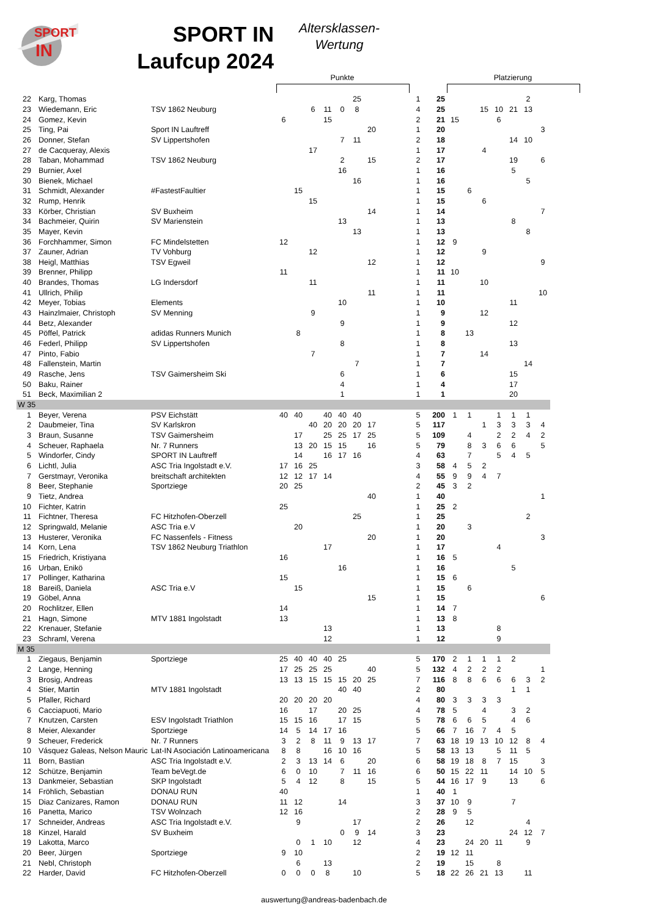SPORT
IN
SPORT IN
Laufcup 2024
Altersklassen-
Wertung
Punkte Platzierung
| 22 | Karg, Thomas | | | | | | | 25 | | | 1 | 25 | | | | | | 2 | | |
| 23 | Wiedemann, Eric | TSV 1862 Neuburg | | | 6 | 11 | 0 | 8 | | | 4 | 25 | | | 15 | 10 | 21 | 13 | | |
| 24 | Gomez, Kevin | | 6 | | | 15 | | | | | 2 | 21 | 15 | | | 6 | | | | |
| 25 | Ting, Pai | Sport IN Lauftreff | | | | | | | 20 | | 1 | 20 | | | | | | | 3 | |
| 26 | Donner, Stefan | SV Lippertshofen | | | | | 7 | 11 | | | 2 | 18 | | | | | 14 | 10 | | |
| 27 | de Cacqueray, Alexis | | | | 17 | | | | | | 1 | 17 | | | 4 | | | | | |
| 28 | Taban, Mohammad | TSV 1862 Neuburg | | | | | 2 | | 15 | | 2 | 17 | | | | | 19 | | 6 | |
| 29 | Burnier, Axel | | | | | | 16 | | | | 1 | 16 | | | | | 5 | | | |
| 30 | Bienek, Michael | | | | | | | 16 | | | 1 | 16 | | | | | | 5 | | |
| 31 | Schmidt, Alexander | #FastestFaultier | | 15 | | | | | | | 1 | 15 | | 6 | | | | | | |
| 32 | Rump, Henrik | | | | 15 | | | | | | 1 | 15 | | | 6 | | | | | |
| 33 | Körber, Christian | SV Buxheim | | | | | | | 14 | | 1 | 14 | | | | | | | 7 | |
| 34 | Bachmeier, Quirin | SV Marienstein | | | | | 13 | | | | 1 | 13 | | | | | 8 | | | |
| 35 | Mayer, Kevin | | | | | | | 13 | | | 1 | 13 | | | | | | 8 | | |
| 36 | Forchhammer, Simon | FC Mindelstetten | 12 | | | | | | | | 1 | 12 | 9 | | | | | | | |
| 37 | Zauner, Adrian | TV Vohburg | | | 12 | | | | | | 1 | 12 | | | 9 | | | | | |
| 38 | Heigl, Matthias | TSV Egweil | | | | | | | 12 | | 1 | 12 | | | | | | | 9 | |
| 39 | Brenner, Philipp | | 11 | | | | | | | | 1 | 11 | 10 | | | | | | | |
| 40 | Brandes, Thomas | LG Indersdorf | | | 11 | | | | | | 1 | 11 | | | 10 | | | | | |
| 41 | Ullrich, Philip | | | | | | | | 11 | | 1 | 11 | | | | | | | 10 | |
| 42 | Meyer, Tobias | Elements | | | | | 10 | | | | 1 | 10 | | | | | 11 | | | |
| 43 | Hainzlmaier, Christoph | SV Menning | | | 9 | | | | | | 1 | 9 | | | 12 | | | | | |
| 44 | Betz, Alexander | | | | | | 9 | | | | 1 | 9 | | | | | 12 | | | |
| 45 | Pöffel, Patrick | adidas Runners Munich | | 8 | | | | | | | 1 | 8 | | 13 | | | | | | |
| 46 | Federl, Philipp | SV Lippertshofen | | | | | 8 | | | | 1 | 8 | | | | | 13 | | | |
| 47 | Pinto, Fabio | | | | 7 | | | | | | 1 | 7 | | | 14 | | | | | |
| 48 | Fallenstein, Martin | | | | | | | 7 | | | 1 | 7 | | | | | | 14 | | |
| 49 | Rasche, Jens | TSV Gaimersheim Ski | | | | | 6 | | | | 1 | 6 | | | | | 15 | | | |
| 50 | Baku, Rainer | | | | | | 4 | | | | 1 | 4 | | | | | 17 | | | |
| 51 | Beck, Maximilian 2 | | | | | | 1 | | | | 1 | 1 | | | | | 20 | | | |
| W 35 | | | | | | | | | | | | | | | | | | | | |
| 1 | Beyer, Verena | PSV Eichstätt | 40 | 40 | | 40 | 40 | 40 | | | 5 | 200 | 1 | 1 | | 1 | 1 | 1 | | |
| 2 | Daubmeier, Tina | SV Karlskron | | | 40 | 20 | 20 | 20 | 17 | | 5 | 117 | | | 1 | 3 | 3 | 3 | 4 | |
| 3 | Braun, Susanne | TSV Gaimersheim | | 17 | | 25 | 25 | 17 | 25 | | 5 | 109 | | 4 | | 2 | 2 | 4 | 2 | |
| 4 | Scheuer, Raphaela | Nr. 7 Runners | | 13 | 20 | 15 | 15 | | 16 | | 5 | 79 | | 8 | 3 | 6 | 6 | | 5 | |
| 5 | Windorfer, Cindy | SPORT IN Lauftreff | | 14 | | 16 | 17 | 16 | | | 4 | 63 | | 7 | | 5 | 4 | 5 | | |
| 6 | Lichtl, Julia | ASC Tria Ingolstadt e.V. | 17 | 16 | 25 | | | | | | 3 | 58 | 4 | 5 | 2 | | | | | |
| 7 | Gerstmayr, Veronika | breitschaft architekten | 12 | 12 | 17 | 14 | | | | | 4 | 55 | 9 | 9 | 4 | 7 | | | | |
| 8 | Beer, Stephanie | Sportziege | 20 | 25 | | | | | | | 2 | 45 | 3 | 2 | | | | | | |
| 9 | Tietz, Andrea | | | | | | | | 40 | | 1 | 40 | | | | | | | 1 | |
| 10 | Fichter, Katrin | | 25 | | | | | | | | 1 | 25 | 2 | | | | | | | |
| 11 | Fichtner, Theresa | FC Hitzhofen-Oberzell | | | | | | 25 | | | 1 | 25 | | | | | | 2 | | |
| 12 | Springwald, Melanie | ASC Tria e.V | | 20 | | | | | | | 1 | 20 | | 3 | | | | | | |
| 13 | Husterer, Veronika | FC Nassenfels - Fitness | | | | | | | 20 | | 1 | 20 | | | | | | | 3 | |
| 14 | Korn, Lena | TSV 1862 Neuburg Triathlon | | | | 17 | | | | | 1 | 17 | | | | 4 | | | | |
| 15 | Friedrich, Kristiyana | | 16 | | | | | | | | 1 | 16 | 5 | | | | | | | |
| 16 | Urban, Enikö | | | | | | 16 | | | | 1 | 16 | | | | | 5 | | | |
| 17 | Pollinger, Katharina | | 15 | | | | | | | | 1 | 15 | 6 | | | | | | | |
| 18 | Bareiß, Daniela | ASC Tria e.V | | 15 | | | | | | | 1 | 15 | | 6 | | | | | | |
| 19 | Göbel, Anna | | | | | | | | 15 | | 1 | 15 | | | | | | | 6 | |
| 20 | Rochlitzer, Ellen | | 14 | | | | | | | | 1 | 14 | 7 | | | | | | | |
| 21 | Hagn, Simone | MTV 1881 Ingolstadt | 13 | | | | | | | | 1 | 13 | 8 | | | | | | | |
| 22 | Krenauer, Stefanie | | | | | 13 | | | | | 1 | 13 | | | | 8 | | | | |
| 23 | Schraml, Verena | | | | | 12 | | | | | 1 | 12 | | | | 9 | | | | |
| M 35 | | | | | | | | | | | | | | | | | | | | |
| 1 | Ziegaus, Benjamin | Sportziege | 25 | 40 | 40 | 40 | 25 | | | | 5 | 170 | 2 | 1 | 1 | 1 | 2 | | | |
| 2 | Lange, Henning | | 17 | 25 | 25 | 25 | | | 40 | | 5 | 132 | 4 | 2 | 2 | 2 | | | 1 | |
| 3 | Brosig, Andreas | | 13 | 13 | 15 | 15 | 15 | 20 | 25 | | 7 | 116 | 8 | 8 | 6 | 6 | 6 | 3 | 2 | |
| 4 | Stier, Martin | MTV 1881 Ingolstadt | | | | | 40 | 40 | | | 2 | 80 | | | | | 1 | 1 | | |
| 5 | Pfaller, Richard | | 20 | 20 | 20 | 20 | | | | | 4 | 80 | 3 | 3 | 3 | 3 | | | | |
| 6 | Cacciapuoti, Mario | | 16 | | 17 | | 20 | 25 | | | 4 | 78 | 5 | | 4 | | 3 | 2 | | |
| 7 | Knutzen, Carsten | ESV Ingolstadt Triathlon | 15 | 15 | 16 | | 17 | 15 | | | 5 | 78 | 6 | 6 | 5 | | 4 | 6 | | |
| 8 | Meier, Alexander | Sportziege | 14 | 5 | 14 | 17 | 16 | | | | 5 | 66 | 7 | 16 | 7 | 4 | 5 | | | |
| 9 | Scheuer, Frederick | Nr. 7 Runners | 3 | 2 | 8 | 11 | 9 | 13 | 17 | | 7 | 63 | 18 | 19 | 13 | 10 | 12 | 8 | 4 | |
| 10 | Vásquez Galeas, Nelson Mauric | Lat-IN Asociación Latinoamericana | 8 | 8 | | 16 | 10 | 16 | | | 5 | 58 | 13 | 13 | | 5 | 11 | 5 | | |
| 11 | Born, Bastian | ASC Tria Ingolstadt e.V. | 2 | 3 | 13 | 14 | 6 | | 20 | | 6 | 58 | 19 | 18 | 8 | 7 | 15 | | 3 | |
| 12 | Schütze, Benjamin | Team beVegt.de | 6 | 0 | 10 | | 7 | 11 | 16 | | 6 | 50 | 15 | 22 | 11 | | 14 | 10 | 5 | |
| 13 | Dankmeier, Sebastian | SKP Ingolstadt | 5 | 4 | 12 | | 8 | | 15 | | 5 | 44 | 16 | 17 | 9 | | 13 | | 6 | |
| 14 | Fröhlich, Sebastian | DONAU RUN | 40 | | | | | | | | 1 | 40 | 1 | | | | | | | |
| 15 | Diaz Canizares, Ramon | DONAU RUN | 11 | 12 | | | 14 | | | | 3 | 37 | 10 | 9 | | | 7 | | | |
| 16 | Panetta, Marico | TSV Wolnzach | 12 | 16 | | | | | | | 2 | 28 | 9 | 5 | | | | | | |
| 17 | Schneider, Andreas | ASC Tria Ingolstadt e.V. | | 9 | | | | 17 | | | 2 | 26 | | 12 | | | | 4 | | |
| 18 | Kinzel, Harald | SV Buxheim | | | | | 0 | 9 | 14 | | 3 | 23 | | | | | 24 | 12 | 7 | |
| 19 | Lakotta, Marco | | | 0 | 1 | 10 | | 12 | | | 4 | 23 | | 24 | 20 | 11 | | 9 | | |
| 20 | Beer, Jürgen | Sportziege | 9 | 10 | | | | | | | 2 | 19 | 12 | 11 | | | | | | |
| 21 | Nebl, Christoph | | | 6 | | 13 | | | | | 2 | 19 | | 15 | | 8 | | | | |
| 22 | Harder, David | FC Hitzhofen-Oberzell | 0 | 0 | 0 | 8 | | 10 | | | 5 | 18 | 22 | 26 | 21 | 13 | | 11 | | |
auswertung@andreas-badenbach.de